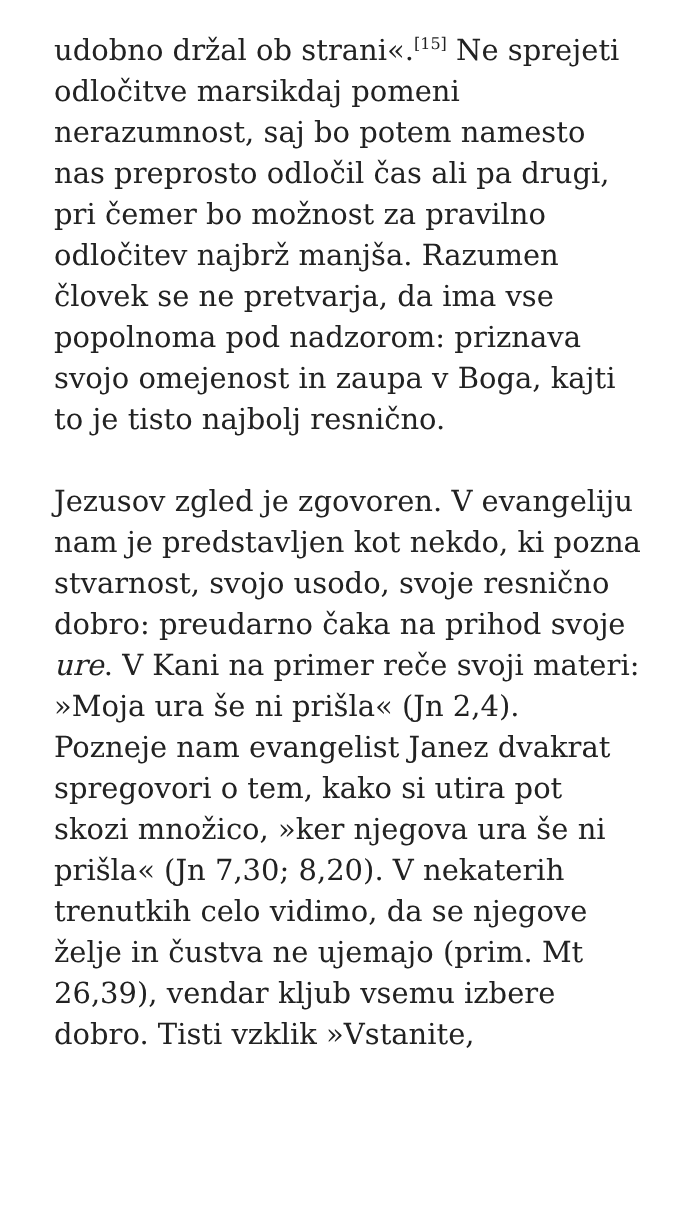udobno držal ob strani«.<sup>[15]</sup> Ne sprejeti odločitve marsikdaj pomeni nerazumnost, saj bo potem namesto nas preprosto odločil čas ali pa drugi, pri čemer bo možnost za pravilno odločitev najbrž manjša. Razumen človek se ne pretvarja, da ima vse popolnoma pod nadzorom: priznava svojo omejenost in zaupa v Boga, kajti to je tisto najbolj resnično.
Jezusov zgled je zgovoren. V evangeliju nam je predstavljen kot nekdo, ki pozna stvarnost, svojo usodo, svoje resnično dobro: preudarno čaka na prihod svoje ure. V Kani na primer reče svoji materi: »Moja ura še ni prišla« (Jn 2,4). Pozneje nam evangelist Janez dvakrat spregovori o tem, kako si utira pot skozi množico, »ker njegova ura še ni prišla« (Jn 7,30; 8,20). V nekaterih trenutkih celo vidimo, da se njegove želje in čustva ne ujemajo (prim. Mt 26,39), vendar kljub vsemu izbere dobro. Tisti vzklik »Vstanite,